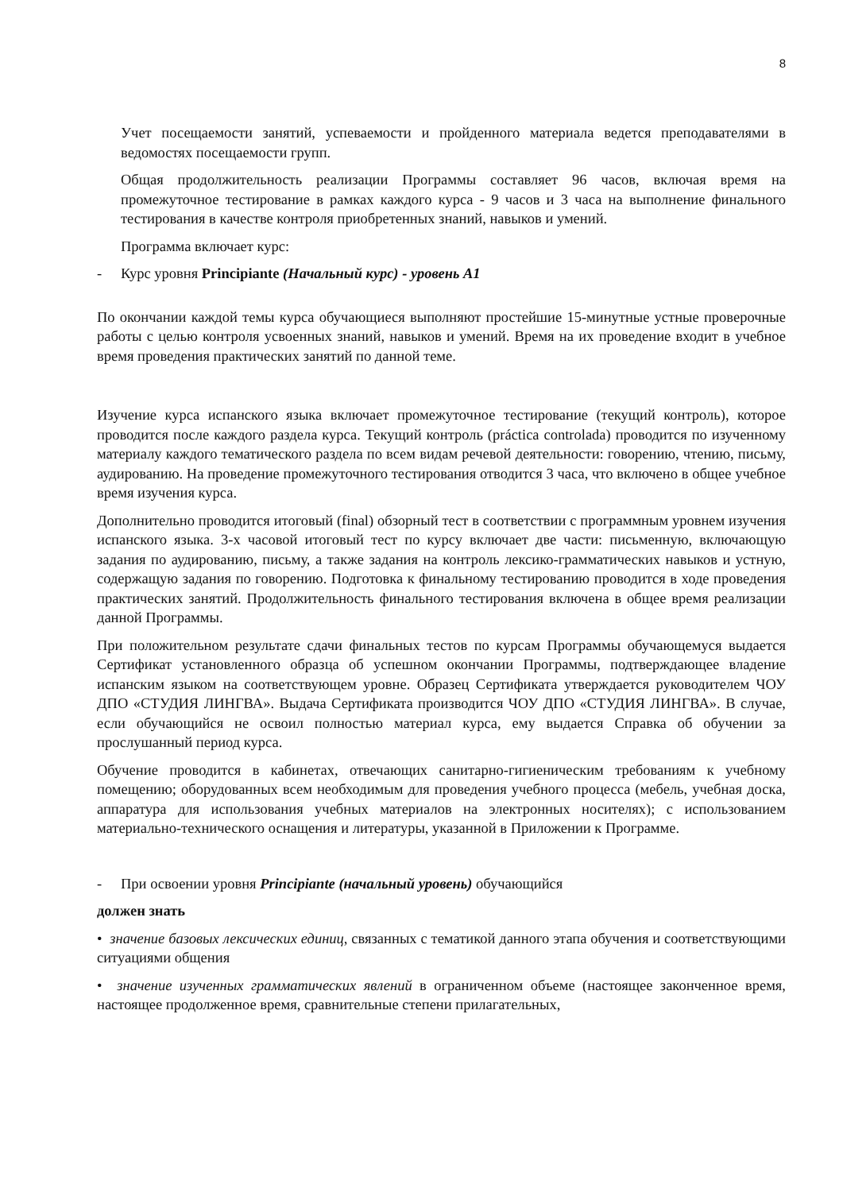8
Учет посещаемости занятий, успеваемости и пройденного материала ведется преподавателями в ведомостях посещаемости групп.
Общая продолжительность реализации Программы составляет 96 часов, включая время на промежуточное тестирование в рамках каждого курса - 9 часов и 3 часа на выполнение финального тестирования в качестве контроля приобретенных знаний, навыков и умений.
Программа включает курс:
- Курс уровня Principiante (Начальный курс) - уровень А1
По окончании каждой темы курса обучающиеся выполняют простейшие 15-минутные устные проверочные работы с целью контроля усвоенных знаний, навыков и умений. Время на их проведение входит в учебное время проведения практических занятий по данной теме.
Изучение курса испанского языка включает промежуточное тестирование (текущий контроль), которое проводится после каждого раздела курса. Текущий контроль (práctica controlada) проводится по изученному материалу каждого тематического раздела по всем видам речевой деятельности: говорению, чтению, письму, аудированию. На проведение промежуточного тестирования отводится 3 часа, что включено в общее учебное время изучения курса.
Дополнительно проводится итоговый (final) обзорный тест в соответствии с программным уровнем изучения испанского языка. 3-х часовой итоговый тест по курсу включает две части: письменную, включающую задания по аудированию, письму, а также задания на контроль лексико-грамматических навыков и устную, содержащую задания по говорению. Подготовка к финальному тестированию проводится в ходе проведения практических занятий. Продолжительность финального тестирования включена в общее время реализации данной Программы.
При положительном результате сдачи финальных тестов по курсам Программы обучающемуся выдается Сертификат установленного образца об успешном окончании Программы, подтверждающее владение испанским языком на соответствующем уровне. Образец Сертификата утверждается руководителем ЧОУ ДПО «СТУДИЯ ЛИНГВА». Выдача Сертификата производится ЧОУ ДПО «СТУДИЯ ЛИНГВА». В случае, если обучающийся не освоил полностью материал курса, ему выдается Справка об обучении за прослушанный период курса.
Обучение проводится в кабинетах, отвечающих санитарно-гигиеническим требованиям к учебному помещению; оборудованных всем необходимым для проведения учебного процесса (мебель, учебная доска, аппаратура для использования учебных материалов на электронных носителях); с использованием материально-технического оснащения и литературы, указанной в Приложении к Программе.
- При освоении уровня Principiante (начальный уровень) обучающийся
должен знать
• значение базовых лексических единиц, связанных с тематикой данного этапа обучения и соответствующими ситуациями общения
• значение изученных грамматических явлений в ограниченном объеме (настоящее законченное время, настоящее продолженное время, сравнительные степени прилагательных,